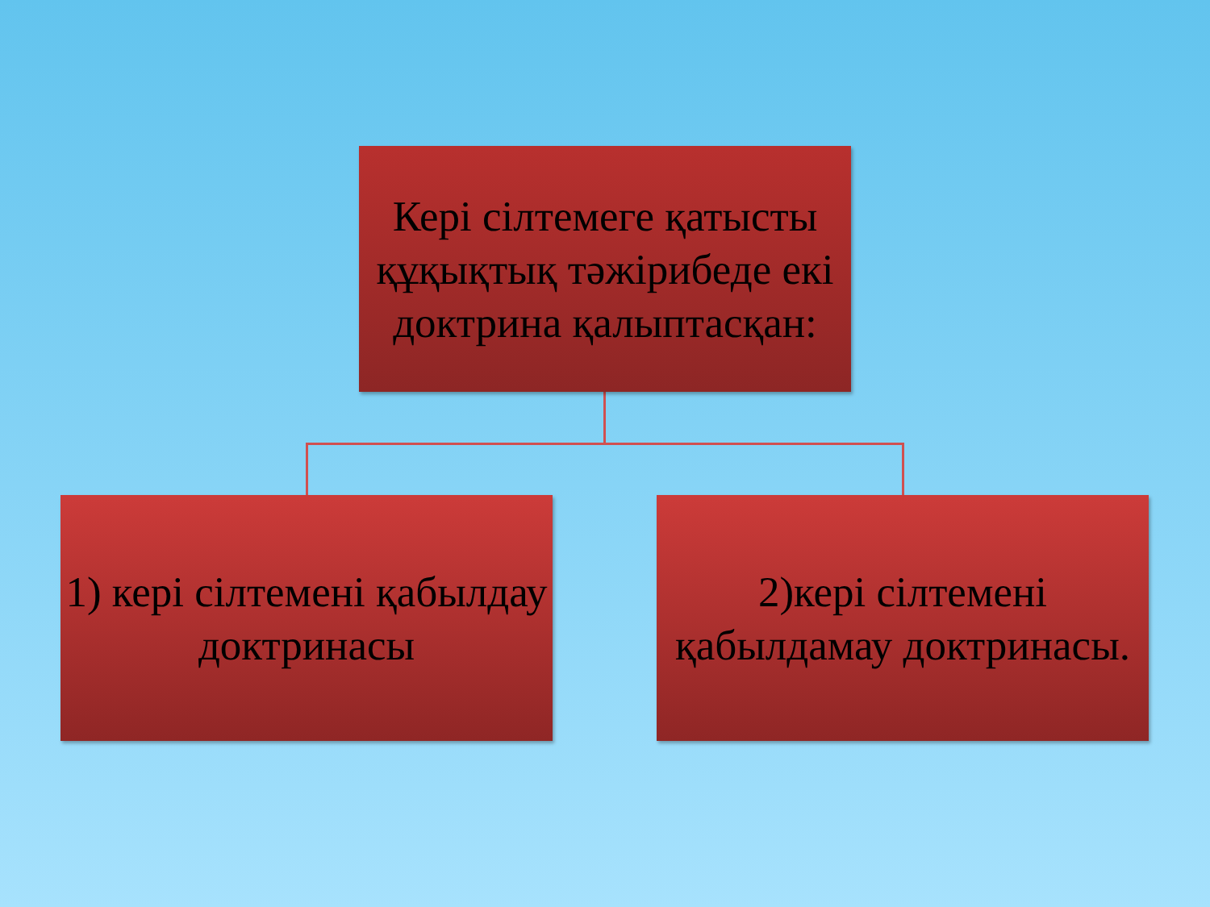Кері сілтемеге қатысты құқықтық тәжірибеде екі доктрина қалыптасқан:
1) кері сілтемені қабылдау доктринасы
2)кері сілтемені қабылдамау доктринасы.